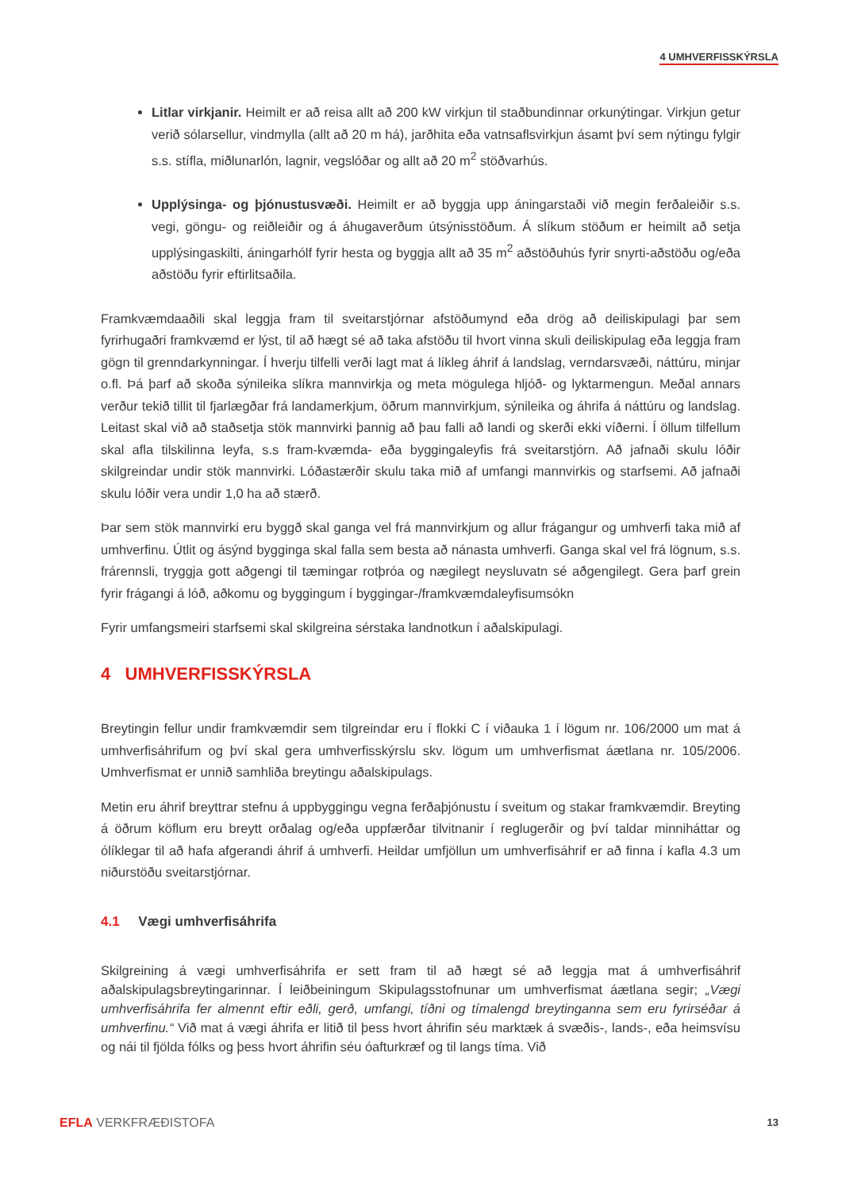4 UMHVERFISSKÝRSLA
Litlar virkjanir. Heimilt er að reisa allt að 200 kW virkjun til staðbundinnar orkunýtingar. Virkjun getur verið sólarsellur, vindmylla (allt að 20 m há), jarðhita eða vatnsaflsvirkjun ásamt því sem nýtingu fylgir s.s. stífla, miðlunarlón, lagnir, vegslóðar og allt að 20 m<sup>2</sup> stöðvarhús.
Upplýsinga- og þjónustusvæði. Heimilt er að byggja upp áningarstaði við megin ferðaleiðir s.s. vegi, göngu- og reiðleiðir og á áhugaverðum útsýnisstöðum. Á slíkum stöðum er heimilt að setja upplýsingaskilti, áningarhólf fyrir hesta og byggja allt að 35 m<sup>2</sup> aðstöðuhús fyrir snyrti-aðstöðu og/eða aðstöðu fyrir eftirlitsaðila.
Framkvæmdaaðili skal leggja fram til sveitarstjórnar afstöðumynd eða drög að deiliskipulagi þar sem fyrirhugaðri framkvæmd er lýst, til að hægt sé að taka afstöðu til hvort vinna skuli deiliskipulag eða leggja fram gögn til grenndarkynningar. Í hverju tilfelli verði lagt mat á líkleg áhrif á landslag, verndarsvæði, náttúru, minjar o.fl. Þá þarf að skoða sýnileika slíkra mannvirkja og meta mögulega hljóð- og lyktarmengun. Meðal annars verður tekið tillit til fjarlægðar frá landamerkjum, öðrum mannvirkjum, sýnileika og áhrifa á náttúru og landslag. Leitast skal við að staðsetja stök mannvirki þannig að þau falli að landi og skerði ekki víðerni. Í öllum tilfellum skal afla tilskilinna leyfa, s.s fram-kvæmda- eða byggingaleyfis frá sveitarstjórn. Að jafnaði skulu lóðir skilgreindar undir stök mannvirki. Lóðastærðir skulu taka mið af umfangi mannvirkis og starfsemi. Að jafnaði skulu lóðir vera undir 1,0 ha að stærð.
Þar sem stök mannvirki eru byggð skal ganga vel frá mannvirkjum og allur frágangur og umhverfi taka mið af umhverfinu. Útlit og ásýnd bygginga skal falla sem besta að nánasta umhverfi. Ganga skal vel frá lögnum, s.s. frárennsli, tryggja gott aðgengi til tæmingar rotþróa og nægilegt neysluvatn sé aðgengilegt. Gera þarf grein fyrir frágangi á lóð, aðkomu og byggingum í byggingar-/framkvæmdaleyfisumsókn
Fyrir umfangsmeiri starfsemi skal skilgreina sérstaka landnotkun í aðalskipulagi.
4 UMHVERFISSKÝRSLA
Breytingin fellur undir framkvæmdir sem tilgreindar eru í flokki C í viðauka 1 í lögum nr. 106/2000 um mat á umhverfisáhrifum og því skal gera umhverfisskýrslu skv. lögum um umhverfismat áætlana nr. 105/2006. Umhverfismat er unnið samhliða breytingu aðalskipulags.
Metin eru áhrif breyttrar stefnu á uppbyggingu vegna ferðaþjónustu í sveitum og stakar framkvæmdir. Breyting á öðrum köflum eru breytt orðalag og/eða uppfærðar tilvitnanir í reglugerðir og því taldar minniháttar og ólíklegar til að hafa afgerandi áhrif á umhverfi. Heildar umfjöllun um umhverfisáhrif er að finna í kafla 4.3 um niðurstöðu sveitarstjórnar.
4.1 Vægi umhverfisáhrifa
Skilgreining á vægi umhverfisáhrifa er sett fram til að hægt sé að leggja mat á umhverfisáhrif aðalskipulagsbreytingarinnar. Í leiðbeiningum Skipulagsstofnunar um umhverfismat áætlana segir; „Vægi umhverfisáhrifa fer almennt eftir eðli, gerð, umfangi, tíðni og tímalengd breytinganna sem eru fyrirséðar á umhverfinu.“ Við mat á vægi áhrifa er litið til þess hvort áhrifin séu marktæk á svæðis-, lands-, eða heimsvísu og nái til fjölda fólks og þess hvort áhrifin séu óafturkræf og til langs tíma. Við
EFLA VERKFRÆÐISTOFA 13